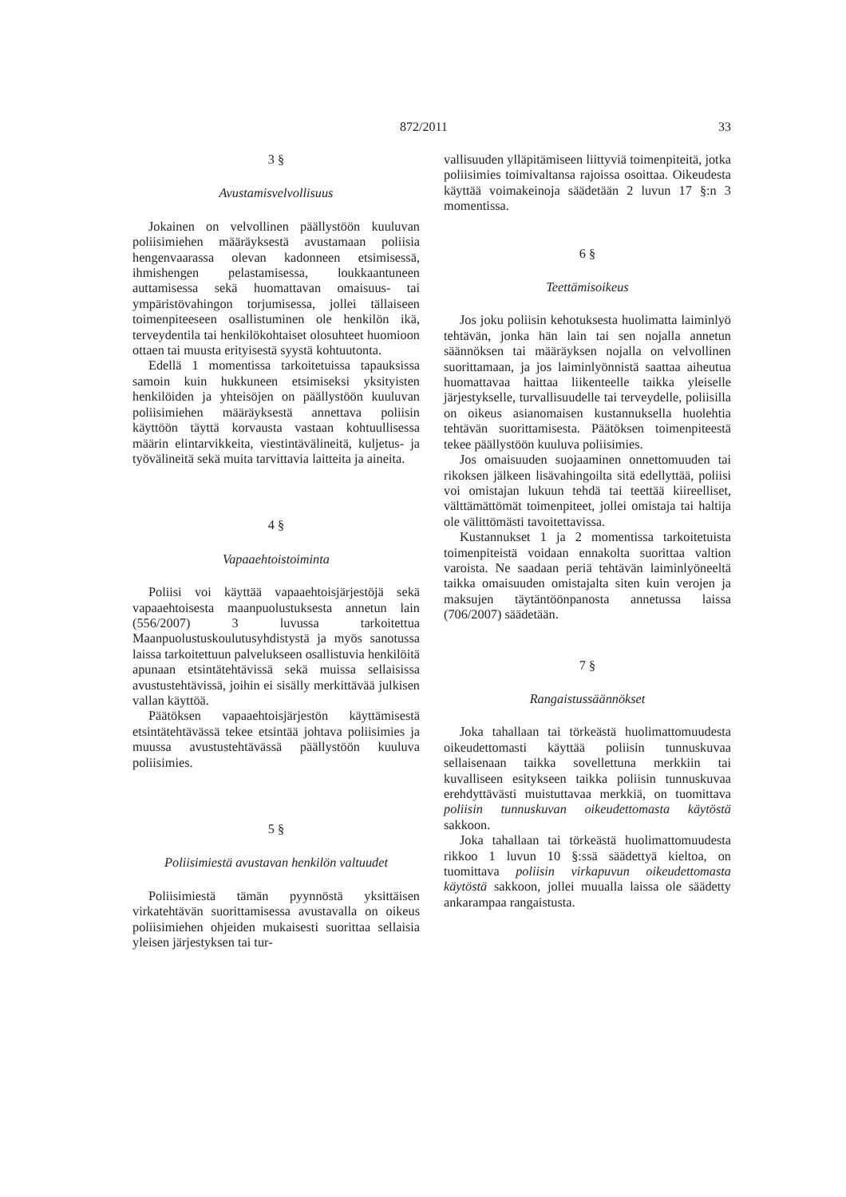872/2011 33
3 §
Avustamisvelvollisuus
Jokainen on velvollinen päällystöön kuuluvan poliisimiehen määräyksestä avustamaan poliisia hengenvaarassa olevan kadonneen etsimisessä, ihmishengen pelastamisessa, loukkaantuneen auttamisessa sekä huomattavan omaisuus- tai ympäristövahingon torjumisessa, jollei tällaiseen toimenpiteeseen osallistuminen ole henkilön ikä, terveydentila tai henkilökohtaiset olosuhteet huomioon ottaen tai muusta erityisestä syystä kohtuutonta.
Edellä 1 momentissa tarkoitetuissa tapauksissa samoin kuin hukkuneen etsimiseksi yksityisten henkilöiden ja yhteisöjen on päällystöön kuuluvan poliisimiehen määräyksestä annettava poliisin käyttöön täyttä korvausta vastaan kohtuullisessa määrin elintarvikkeita, viestintävälineitä, kuljetus- ja työvälineitä sekä muita tarvittavia laitteita ja aineita.
4 §
Vapaaehtoistoiminta
Poliisi voi käyttää vapaaehtoisjärjestöjä sekä vapaaehtoisesta maanpuolustuksesta annetun lain (556/2007) 3 luvussa tarkoitettua Maanpuolustuskoulutusyhdistystä ja myös sanotussa laissa tarkoitettuun palvelukseen osallistuvia henkilöitä apunaan etsintätehtävissä sekä muissa sellaisissa avustustehtävissä, joihin ei sisälly merkittävää julkisen vallan käyttöä.
Päätöksen vapaaehtoisjärjestön käyttämisestä etsintätehtävässä tekee etsintää johtava poliisimies ja muussa avustustehtävässä päällystöön kuuluva poliisimies.
5 §
Poliisimiestä avustavan henkilön valtuudet
Poliisimiestä tämän pyynnöstä yksittäisen virkatehtävän suorittamisessa avustavalla on oikeus poliisimiehen ohjeiden mukaisesti suorittaa sellaisia yleisen järjestyksen tai tur-
vallisuuden ylläpitämiseen liittyviä toimenpiteitä, jotka poliisimies toimivaltansa rajoissa osoittaa. Oikeudesta käyttää voimakeinoja säädetään 2 luvun 17 §:n 3 momentissa.
6 §
Teettämisoikeus
Jos joku poliisin kehotuksesta huolimatta laiminlyö tehtävän, jonka hän lain tai sen nojalla annetun säännöksen tai määräyksen nojalla on velvollinen suorittamaan, ja jos laiminlyönnistä saattaa aiheutua huomattavaa haittaa liikenteelle taikka yleiselle järjestykselle, turvallisuudelle tai terveydelle, poliisilla on oikeus asianomaisen kustannuksella huolehtia tehtävän suorittamisesta. Päätöksen toimenpiteestä tekee päällystöön kuuluva poliisimies.
Jos omaisuuden suojaaminen onnettomuuden tai rikoksen jälkeen lisävahingoilta sitä edellyttää, poliisi voi omistajan lukuun tehdä tai teettää kiireelliset, välttämättömät toimenpiteet, jollei omistaja tai haltija ole välittömästi tavoitettavissa.
Kustannukset 1 ja 2 momentissa tarkoitetuista toimenpiteistä voidaan ennakolta suorittaa valtion varoista. Ne saadaan periä tehtävän laiminlyöneeltä taikka omaisuuden omistajalta siten kuin verojen ja maksujen täytäntöönpanosta annetussa laissa (706/2007) säädetään.
7 §
Rangaistussäännökset
Joka tahallaan tai törkeästä huolimattomuudesta oikeudettomasti käyttää poliisin tunnuskuvaa sellaisenaan taikka sovellettuna merkkiin tai kuvalliseen esitykseen taikka poliisin tunnuskuvaa erehdyttävästi muistuttavaa merkkiä, on tuomittava poliisin tunnuskuvan oikeudettomasta käytöstä sakkoon.
Joka tahallaan tai törkeästä huolimattomuudesta rikkoo 1 luvun 10 §:ssä säädettyä kieltoa, on tuomittava poliisin virkapuvun oikeudettomasta käytöstä sakkoon, jollei muualla laissa ole säädetty ankarampaa rangaistusta.